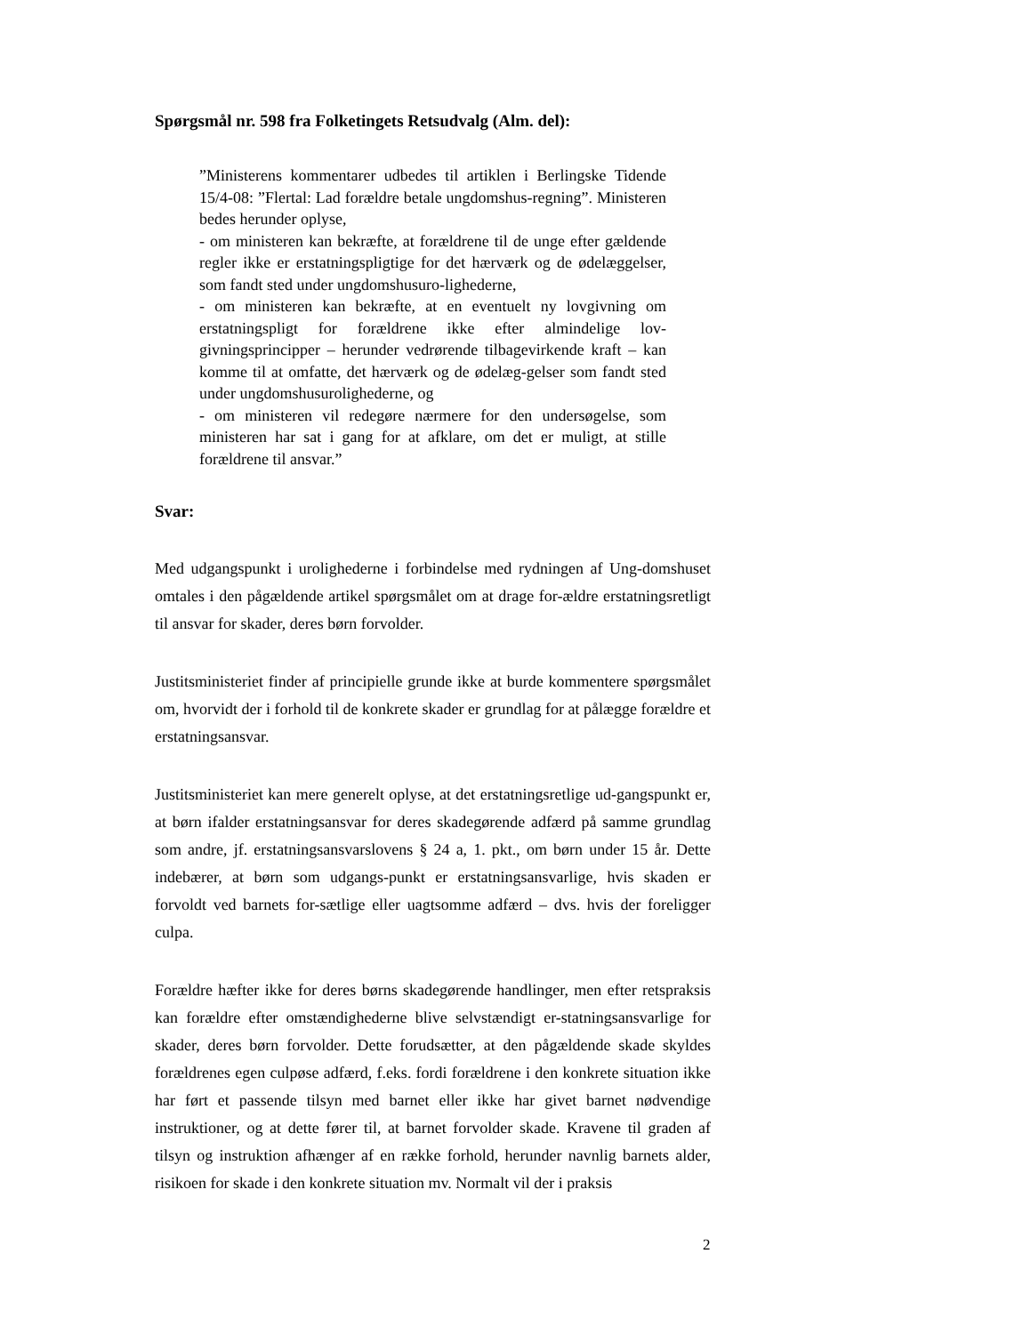Spørgsmål nr. 598 fra Folketingets Retsudvalg (Alm. del):
”Ministerens kommentarer udbedes til artiklen i Berlingske Tidende 15/4-08: ”Flertal: Lad forældre betale ungdomshus-regning”. Ministeren bedes herunder oplyse,
- om ministeren kan bekræfte, at forældrene til de unge efter gældende regler ikke er erstatningspligtige for det hærværk og de ødelæggelser, som fandt sted under ungdomshusuro-lighederne,
- om ministeren kan bekræfte, at en eventuelt ny lovgivning om erstatningspligt for forældrene ikke efter almindelige lov-givningsprincipper – herunder vedrørende tilbagevirkende kraft – kan komme til at omfatte, det hærværk og de ødelæg-gelser som fandt sted under ungdomshusurolighederne, og
- om ministeren vil redegøre nærmere for den undersøgelse, som ministeren har sat i gang for at afklare, om det er muligt, at stille forældrene til ansvar.”
Svar:
Med udgangspunkt i urolighederne i forbindelse med rydningen af Ung-domshuset omtales i den pågældende artikel spørgsmålet om at drage for-ældre erstatningsretligt til ansvar for skader, deres børn forvolder.
Justitsministeriet finder af principielle grunde ikke at burde kommentere spørgsmålet om, hvorvidt der i forhold til de konkrete skader er grundlag for at pålægge forældre et erstatningsansvar.
Justitsministeriet kan mere generelt oplyse, at det erstatningsretlige ud-gangspunkt er, at børn ifalder erstatningsansvar for deres skadegørende adfærd på samme grundlag som andre, jf. erstatningsansvarslovens § 24 a, 1. pkt., om børn under 15 år. Dette indebærer, at børn som udgangs-punkt er erstatningsansvarlige, hvis skaden er forvoldt ved barnets for-sætlige eller uagtsomme adfærd – dvs. hvis der foreligger culpa.
Forældre hæfter ikke for deres børns skadegørende handlinger, men efter retspraksis kan forældre efter omstændighederne blive selvstændigt er-statningsansvarlige for skader, deres børn forvolder. Dette forudsætter, at den pågældende skade skyldes forældrenes egen culpøse adfærd, f.eks. fordi forældrene i den konkrete situation ikke har ført et passende tilsyn med barnet eller ikke har givet barnet nødvendige instruktioner, og at dette fører til, at barnet forvolder skade. Kravene til graden af tilsyn og instruktion afhænger af en række forhold, herunder navnlig barnets alder, risikoen for skade i den konkrete situation mv. Normalt vil der i praksis
2